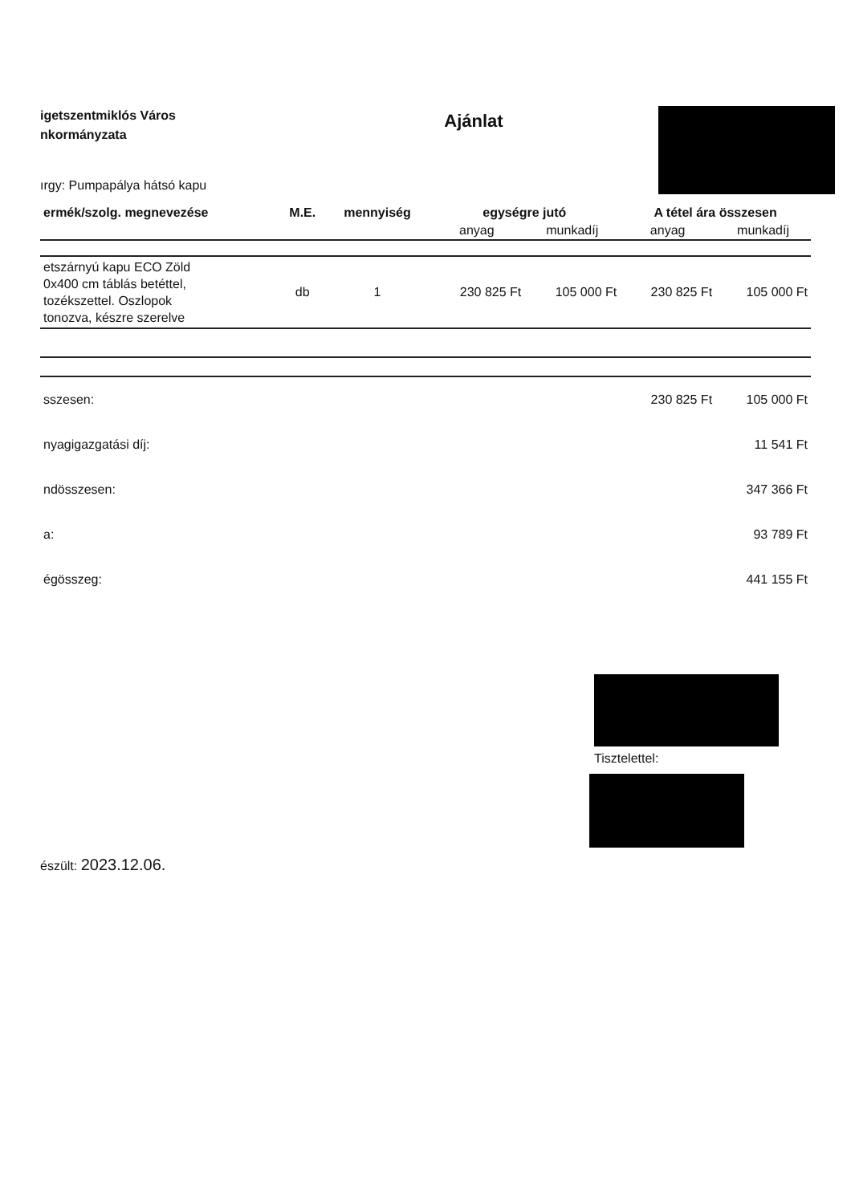igetszentmiklós Város
nkormányzata
Ajánlat
ırgy: Pumpapálya hátsó kapu
| ermék/szolg. megnevezése | M.E. | mennyiség | egységre jutó | | A tétel ára összesen | |
| --- | --- | --- | --- | --- | --- | --- |
| | | | anyag | munkadíj | anyag | munkadíj |
| etszárnyú kapu ECO Zöld 0x400 cm táblás betéttel, tozékszettel. Oszlopok tonozva, készre szerelve | db | 1 | 230 825 Ft | 105 000 Ft | 230 825 Ft | 105 000 Ft |
| sszesen: | | | | | 230 825 Ft | 105 000 Ft |
| nyagigazgatási díj: | | | | | | 11 541 Ft |
| ndösszesen: | | | | | | 347 366 Ft |
| a: | | | | | | 93 789 Ft |
| égösszeg: | | | | | | 441 155 Ft |
Tisztelettel:
észült: 2023.12.06.